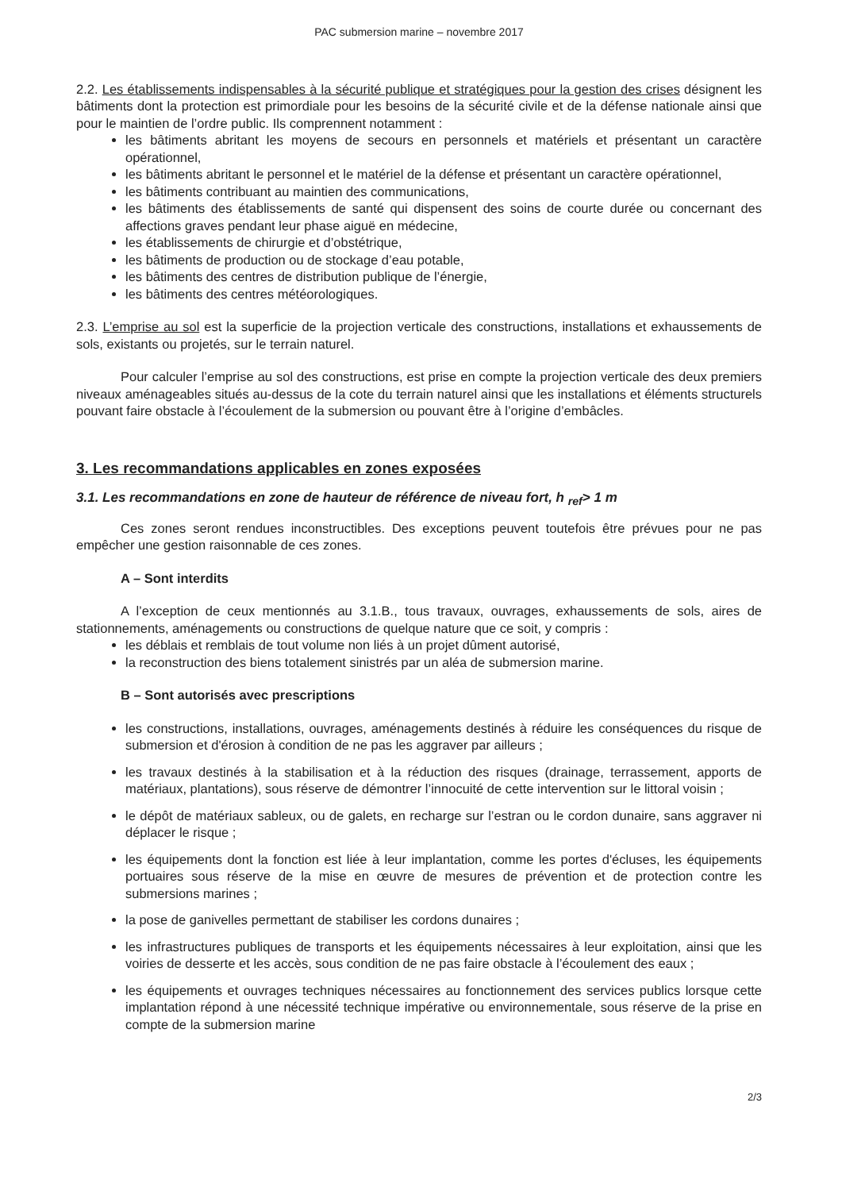PAC submersion marine – novembre 2017
2.2. Les établissements indispensables à la sécurité publique et stratégiques pour la gestion des crises désignent les bâtiments dont la protection est primordiale pour les besoins de la sécurité civile et de la défense nationale ainsi que pour le maintien de l’ordre public. Ils comprennent notamment :
les bâtiments abritant les moyens de secours en personnels et matériels et présentant un caractère opérationnel,
les bâtiments abritant le personnel et le matériel de la défense et présentant un caractère opérationnel,
les bâtiments contribuant au maintien des communications,
les bâtiments des établissements de santé qui dispensent des soins de courte durée ou concernant des affections graves pendant leur phase aiguë en médecine,
les établissements de chirurgie et d’obstétrique,
les bâtiments de production ou de stockage d’eau potable,
les bâtiments des centres de distribution publique de l’énergie,
les bâtiments des centres météorologiques.
2.3. L’emprise au sol est la superficie de la projection verticale des constructions, installations et exhaussements de sols, existants ou projetés, sur le terrain naturel.
Pour calculer l’emprise au sol des constructions, est prise en compte la projection verticale des deux premiers niveaux aménageables situés au-dessus de la cote du terrain naturel ainsi que les installations et éléments structurels pouvant faire obstacle à l’écoulement de la submersion ou pouvant être à l’origine d’embâcles.
3. Les recommandations applicables en zones exposées
3.1. Les recommandations en zone de hauteur de référence de niveau fort, h <sub>ref</sub>> 1 m
Ces zones seront rendues inconstructibles. Des exceptions peuvent toutefois être prévues pour ne pas empêcher une gestion raisonnable de ces zones.
A – Sont interdits
A l’exception de ceux mentionnés au 3.1.B., tous travaux, ouvrages, exhaussements de sols, aires de stationnements, aménagements ou constructions de quelque nature que ce soit, y compris :
les déblais et remblais de tout volume non liés à un projet dûment autorisé,
la reconstruction des biens totalement sinistrés par un aléa de submersion marine.
B – Sont autorisés avec prescriptions
les constructions, installations, ouvrages, aménagements destinés à réduire les conséquences du risque de submersion et d'érosion à condition de ne pas les aggraver par ailleurs ;
les travaux destinés à la stabilisation et à la réduction des risques (drainage, terrassement, apports de matériaux, plantations), sous réserve de démontrer l’innocuité de cette intervention sur le littoral voisin ;
le dépôt de matériaux sableux, ou de galets, en recharge sur l’estran ou le cordon dunaire, sans aggraver ni déplacer le risque ;
les équipements dont la fonction est liée à leur implantation, comme les portes d'écluses, les équipements portuaires sous réserve de la mise en œuvre de mesures de prévention et de protection contre les submersions marines ;
la pose de ganivelles permettant de stabiliser les cordons dunaires ;
les infrastructures publiques de transports et les équipements nécessaires à leur exploitation, ainsi que les voiries de desserte et les accès, sous condition de ne pas faire obstacle à l’écoulement des eaux ;
les équipements et ouvrages techniques nécessaires au fonctionnement des services publics lorsque cette implantation répond à une nécessité technique impérative ou environnementale, sous réserve de la prise en compte de la submersion marine
2/3